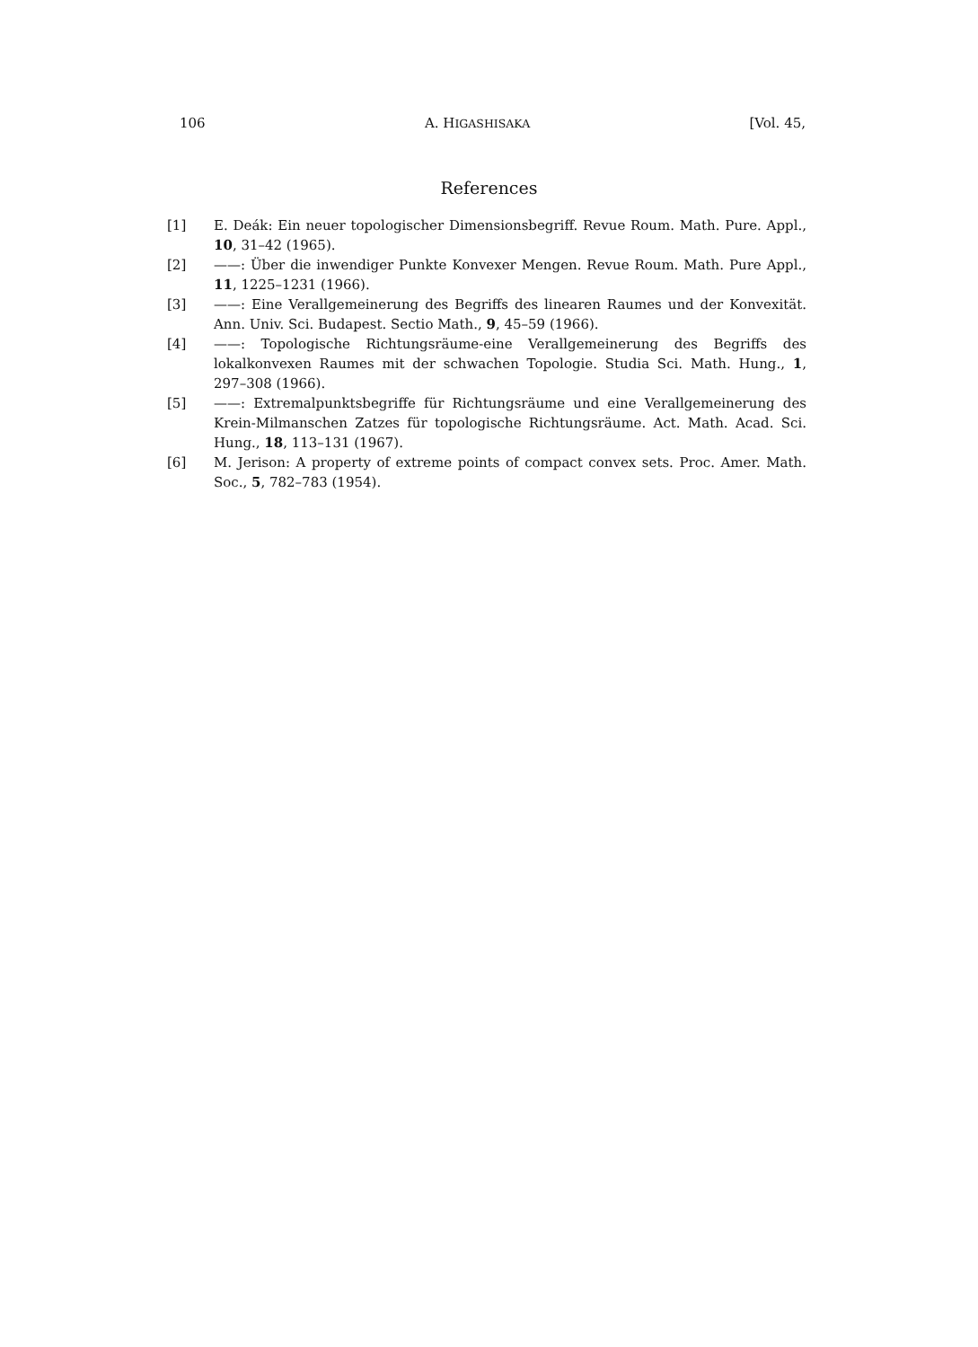106 A. HIGASHISAKA [Vol. 45,
References
[1] E. Deák: Ein neuer topologischer Dimensionsbegriff. Revue Roum. Math. Pure. Appl., 10, 31–42 (1965).
[2] ——: Über die inwendiger Punkte Konvexer Mengen. Revue Roum. Math. Pure Appl., 11, 1225–1231 (1966).
[3] ——: Eine Verallgemeinerung des Begriffs des linearen Raumes und der Konvexität. Ann. Univ. Sci. Budapest. Sectio Math., 9, 45–59 (1966).
[4] ——: Topologische Richtungsräume-eine Verallgemeinerung des Begriffs des lokalkonvexen Raumes mit der schwachen Topologie. Studia Sci. Math. Hung., 1, 297–308 (1966).
[5] ——: Extremalpunktsbegriffe für Richtungsräume und eine Verallgemeinerung des Krein-Milmanschen Zatzes für topologische Richtungsräume. Act. Math. Acad. Sci. Hung., 18, 113–131 (1967).
[6] M. Jerison: A property of extreme points of compact convex sets. Proc. Amer. Math. Soc., 5, 782–783 (1954).